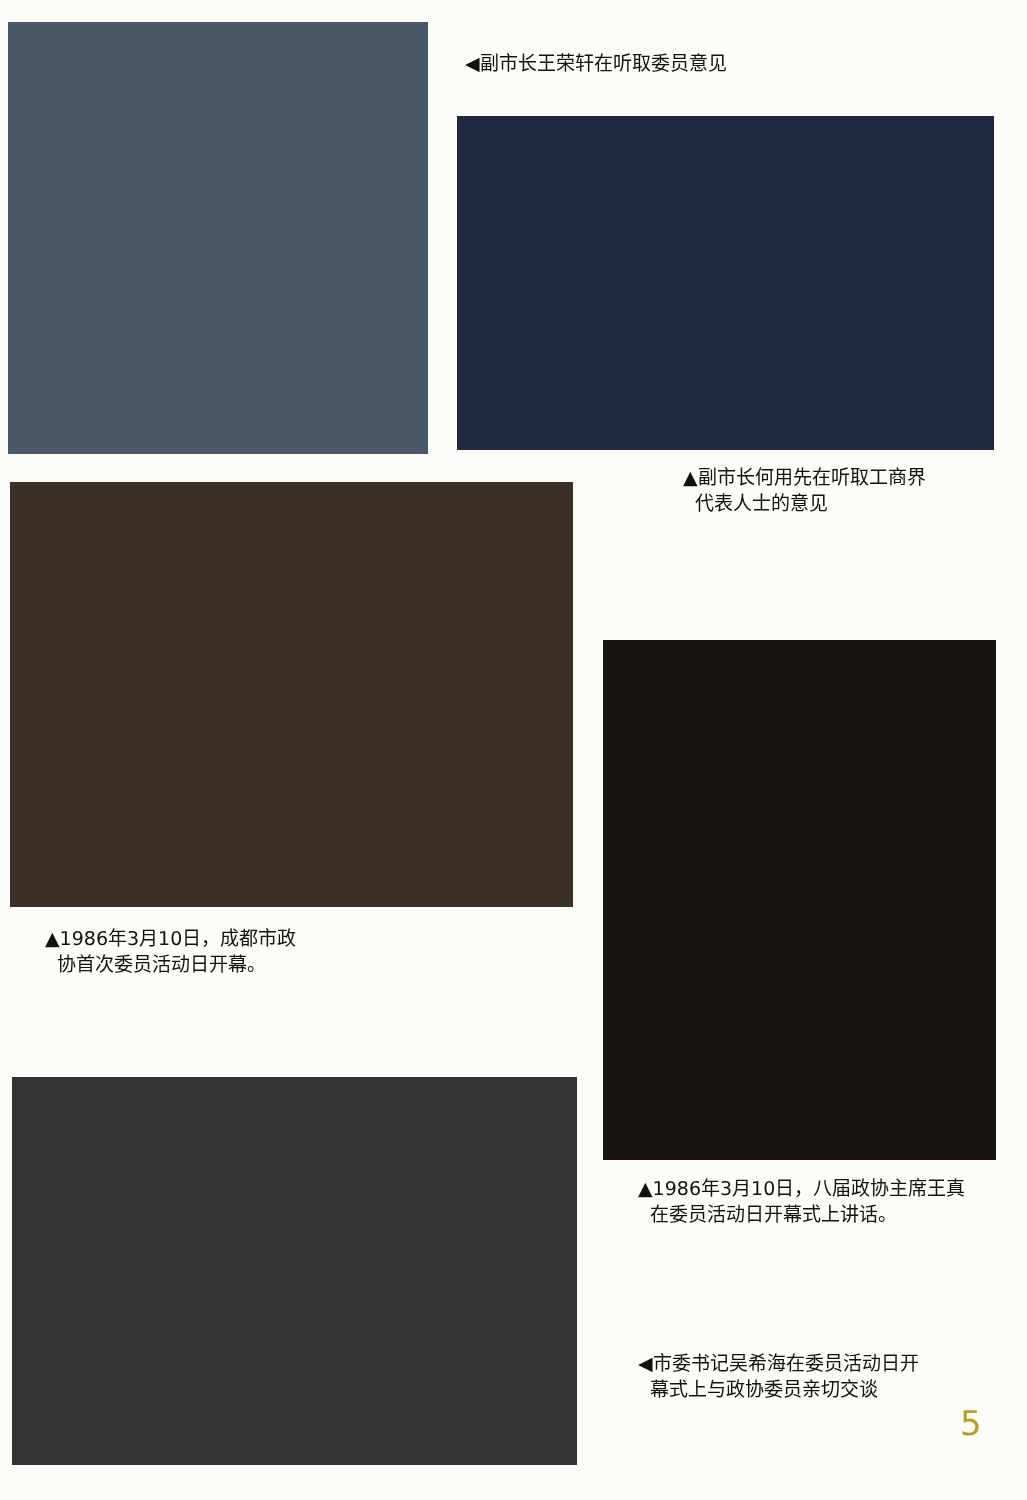◀副市长王荣轩在听取委员意见
▲副市长何用先在听取工商界
代表人士的意见
▲1986年3月10日，成都市政
协首次委员活动日开幕。
▲1986年3月10日，八届政协主席王真
在委员活动日开幕式上讲话。
◀市委书记吴希海在委员活动日开
幕式上与政协委员亲切交谈
5